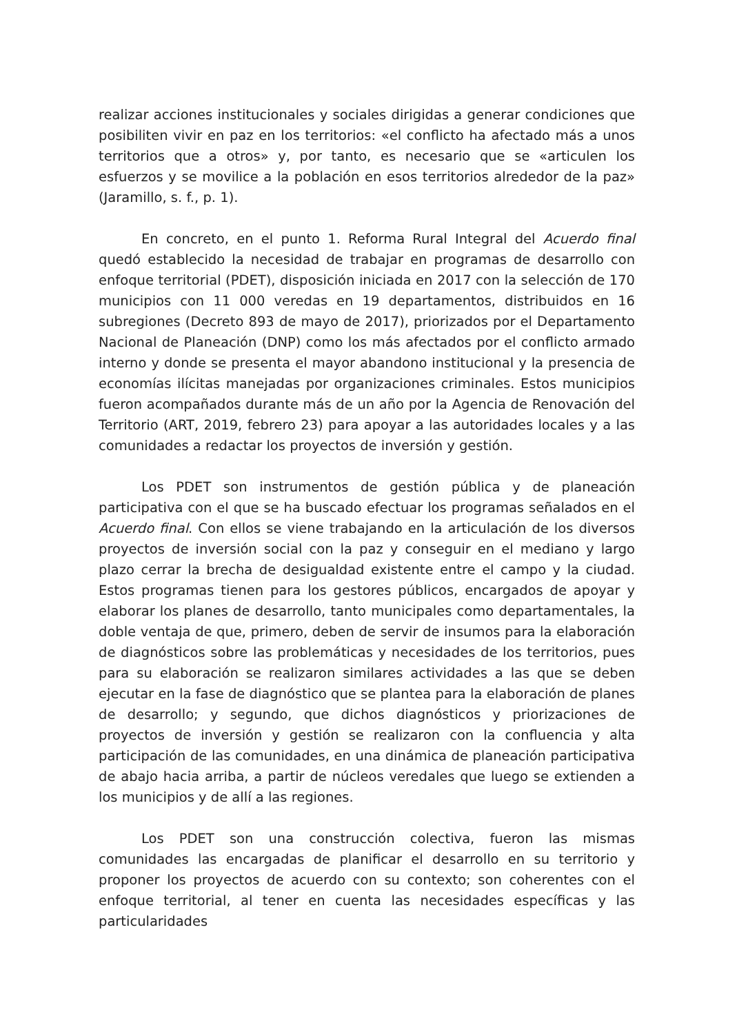realizar acciones institucionales y sociales dirigidas a generar condiciones que posibiliten vivir en paz en los territorios: «el conflicto ha afectado más a unos territorios que a otros» y, por tanto, es necesario que se «articulen los esfuerzos y se movilice a la población en esos territorios alrededor de la paz» (Jaramillo, s. f., p. 1).
En concreto, en el punto 1. Reforma Rural Integral del Acuerdo final quedó establecido la necesidad de trabajar en programas de desarrollo con enfoque territorial (PDET), disposición iniciada en 2017 con la selección de 170 municipios con 11 000 veredas en 19 departamentos, distribuidos en 16 subregiones (Decreto 893 de mayo de 2017), priorizados por el Departamento Nacional de Planeación (DNP) como los más afectados por el conflicto armado interno y donde se presenta el mayor abandono institucional y la presencia de economías ilícitas manejadas por organizaciones criminales. Estos municipios fueron acompañados durante más de un año por la Agencia de Renovación del Territorio (ART, 2019, febrero 23) para apoyar a las autoridades locales y a las comunidades a redactar los proyectos de inversión y gestión.
Los PDET son instrumentos de gestión pública y de planeación participativa con el que se ha buscado efectuar los programas señalados en el Acuerdo final. Con ellos se viene trabajando en la articulación de los diversos proyectos de inversión social con la paz y conseguir en el mediano y largo plazo cerrar la brecha de desigualdad existente entre el campo y la ciudad. Estos programas tienen para los gestores públicos, encargados de apoyar y elaborar los planes de desarrollo, tanto municipales como departamentales, la doble ventaja de que, primero, deben de servir de insumos para la elaboración de diagnósticos sobre las problemáticas y necesidades de los territorios, pues para su elaboración se realizaron similares actividades a las que se deben ejecutar en la fase de diagnóstico que se plantea para la elaboración de planes de desarrollo; y segundo, que dichos diagnósticos y priorizaciones de proyectos de inversión y gestión se realizaron con la confluencia y alta participación de las comunidades, en una dinámica de planeación participativa de abajo hacia arriba, a partir de núcleos veredales que luego se extienden a los municipios y de allí a las regiones.
Los PDET son una construcción colectiva, fueron las mismas comunidades las encargadas de planificar el desarrollo en su territorio y proponer los proyectos de acuerdo con su contexto; son coherentes con el enfoque territorial, al tener en cuenta las necesidades específicas y las particularidades